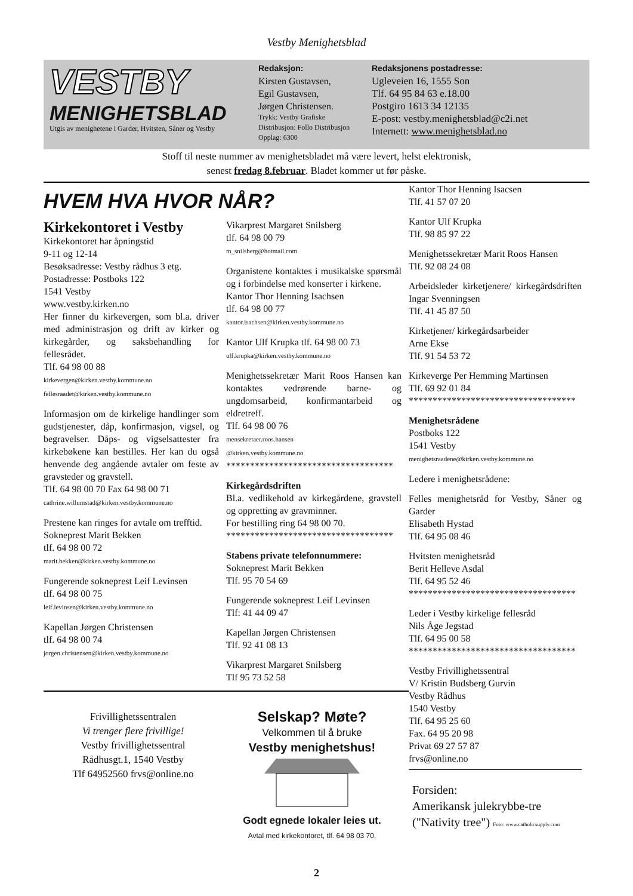Vestby Menighetsblad
VESTBY
MENIGHETSBLAD
Utgis av menighetene i Garder, Hvitsten, Såner og Vestby
Redaksjon:
Kirsten Gustavsen,
Egil Gustavsen,
Jørgen Christensen.
Trykk: Vestby Grafiske
Distribusjon: Follo Distribusjon
Opplag: 6300
Redaksjonens postadresse:
Ugleveien 16, 1555 Son
Tlf. 64 95 84 63 e.18.00
Postgiro 1613 34 12135
E-post: vestby.menighetsblad@c2i.net
Internett: www.menighetsblad.no
Stoff til neste nummer av menighetsbladet må være levert, helst elektronisk,
senest fredag 8.februar. Bladet kommer ut før påske.
HVEM HVA HVOR NÅR?
Kirkekontoret i Vestby
Kirkekontoret har åpningstid
9-11 og 12-14
Besøksadresse: Vestby rådhus 3 etg.
Postadresse: Postboks 122
1541 Vestby
www.vestby.kirken.no
Her finner du kirkevergen, som bl.a. driver med administrasjon og drift av kirker og kirkegårder, og saksbehandling for fellesrådet.
Tlf. 64 98 00 88
kirkevergen@kirken.vestby.kommune.no
fellesraadet@kirken.vestby.kommune.no
Informasjon om de kirkelige handlinger som gudstjenester, dåp, konfirmasjon, vigsel, og begravelser. Dåps- og vigselsattester fra kirkebøkene kan bestilles. Her kan du også henvende deg angående avtaler om feste av gravsteder og gravstell.
Tlf. 64 98 00 70 Fax 64 98 00 71
cathrine.willumstad@kirken.vestby.kommune.no
Prestene kan ringes for avtale om trefftid.
Sokneprest Marit Bekken
tlf. 64 98 00 72
marit.bekken@kirken.vestby.kommune.no
Fungerende sokneprest Leif Levinsen
tlf. 64 98 00 75
leif.levinsen@kirken.vestby.kommune.no
Kapellan Jørgen Christensen
tlf. 64 98 00 74
jorgen.christensen@kirken.vestby.kommune.no
Vikarprest Margaret Snilsberg
tlf. 64 98 00 79
m_snilsberg@hotmail.com
Organistene kontaktes i musikalske spørsmål og i forbindelse med konserter i kirkene.
Kantor Thor Henning Isachsen
tlf. 64 98 00 77
kantor.isachsen@kirken.vestby.kommune.no
Kantor Ulf Krupka tlf. 64 98 00 73
ulf.krupka@kirken.vestby.kommune.no
Menighetssekretær Marit Roos Hansen kan kontaktes vedrørende barne- og ungdomsarbeid, konfirmantarbeid og eldretreff.
Tlf. 64 98 00 76
mensekretaer.roos.hansen
@kirken.vestby.kommune.no
***********************************
Kirkegårdsdriften
Bl.a. vedlikehold av kirkegårdene, gravstell og oppretting av gravminner.
For bestilling ring 64 98 00 70.
***********************************
Stabens private telefonnummere:
Sokneprest Marit Bekken
Tlf. 95 70 54 69
Fungerende sokneprest Leif Levinsen
Tlf: 41 44 09 47
Kapellan Jørgen Christensen
Tlf. 92 41 08 13
Vikarprest Margaret Snilsberg
Tlf 95 73 52 58
Frivillighetssentralen
Vi trenger flere frivillige!
Vestby frivillighetssentral
Rådhusgt.1, 1540 Vestby
Tlf 64952560 frvs@online.no
Selskap? Møte?
Velkommen til å bruke
Vestby menighetshus!
Godt egnede lokaler leies ut.
Avtal med kirkekontoret, tlf. 64 98 03 70.
Kantor Thor Henning Isacsen
Tlf. 41 57 07 20
Kantor Ulf Krupka
Tlf. 98 85 97 22
Menighetssekretær Marit Roos Hansen
Tlf. 92 08 24 08
Arbeidsleder kirketjenere/ kirkegårdsdriften Ingar Svenningsen
Tlf. 41 45 87 50
Kirketjener/ kirkegårdsarbeider
Arne Ekse
Tlf. 91 54 53 72
Kirkeverge Per Hemming Martinsen
Tlf. 69 92 01 84
***********************************
Menighetsrådene
Postboks 122
1541 Vestby
menighetsraadene@kirken.vestby.kommune.no
Ledere i menighetsrådene:
Felles menighetsråd for Vestby, Såner og Garder
Elisabeth Hystad
Tlf. 64 95 08 46
Hvitsten menighetsråd
Berit Helleve Asdal
Tlf. 64 95 52 46
***********************************
Leder i Vestby kirkelige fellesråd
Nils Åge Jegstad
Tlf. 64 95 00 58
***********************************
Vestby Frivillighetssentral
V/ Kristin Budsberg Gurvin
Vestby Rådhus
1540 Vestby
Tlf. 64 95 25 60
Fax. 64 95 20 98
Privat 69 27 57 87
frvs@online.no
Forsiden:
Amerikansk julekrybbe-tre
("Nativity tree") Foto: www.catholicsupply.com
2